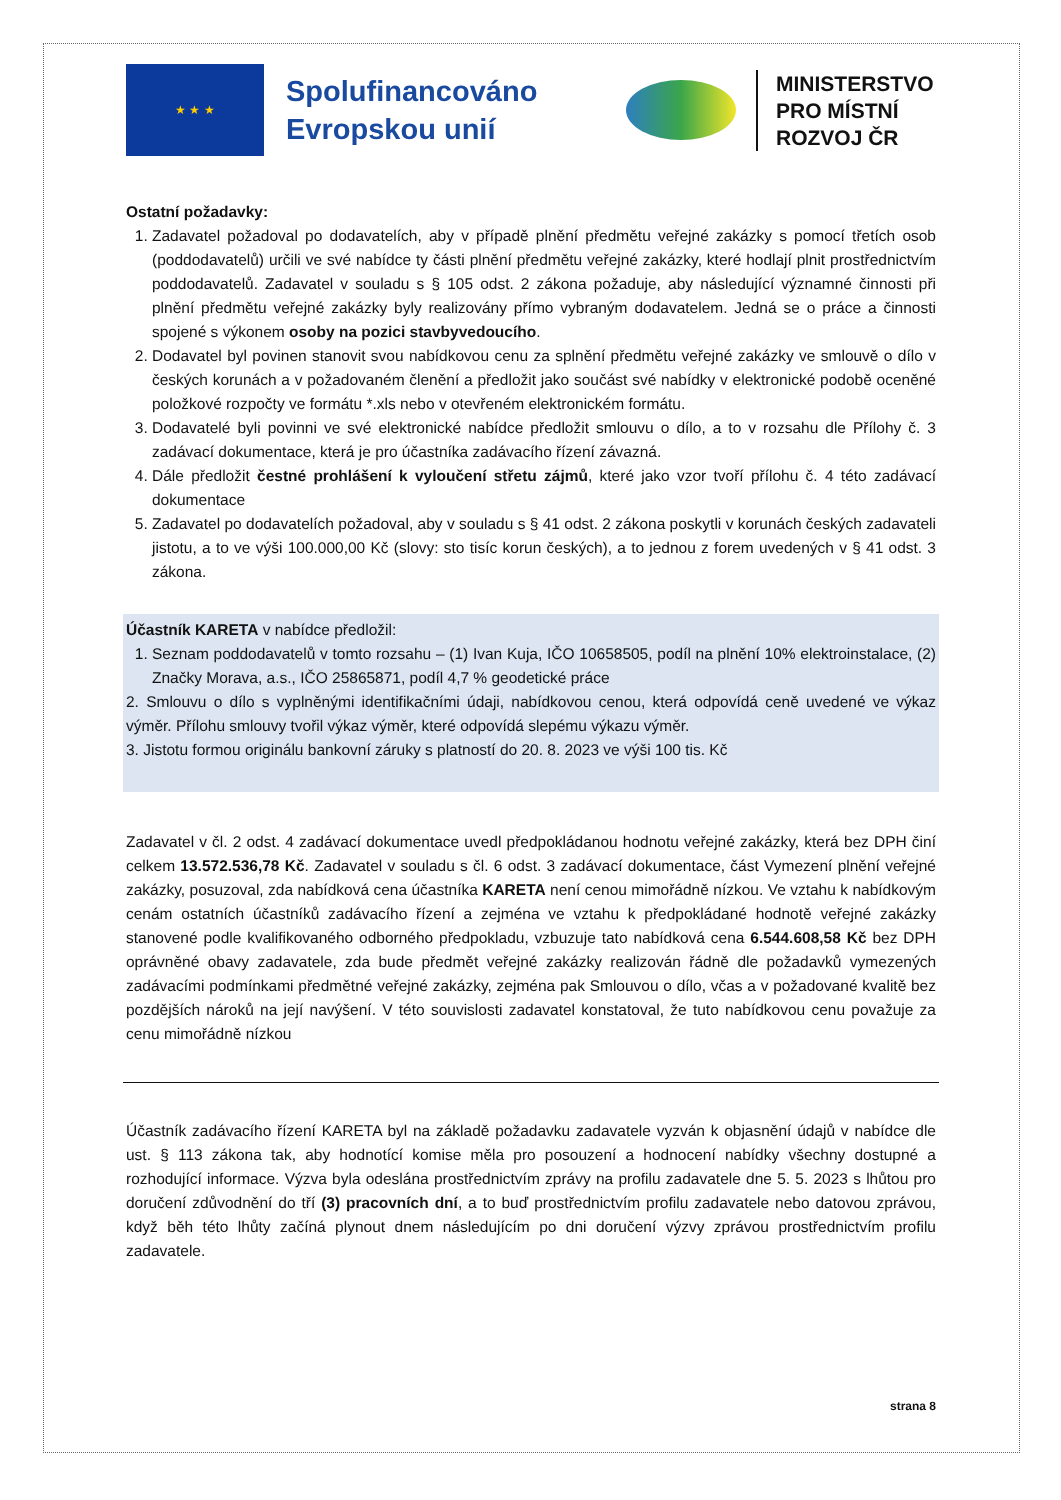★ ★ ★
Spolufinancováno Evropskou unií
MINISTERSTVO
PRO MÍSTNÍ
ROZVOJ ČR
Ostatní požadavky:
1. Zadavatel požadoval po dodavatelích, aby v případě plnění předmětu veřejné zakázky s pomocí třetích osob (poddodavatelů) určili ve své nabídce ty části plnění předmětu veřejné zakázky, které hodlají plnit prostřednictvím poddodavatelů. Zadavatel v souladu s § 105 odst. 2 zákona požaduje, aby následující významné činnosti při plnění předmětu veřejné zakázky byly realizovány přímo vybraným dodavatelem. Jedná se o práce a činnosti spojené s výkonem osoby na pozici stavbyvedoucího.
2. Dodavatel byl povinen stanovit svou nabídkovou cenu za splnění předmětu veřejné zakázky ve smlouvě o dílo v českých korunách a v požadovaném členění a předložit jako součást své nabídky v elektronické podobě oceněné položkové rozpočty ve formátu *.xls nebo v otevřeném elektronickém formátu.
3. Dodavatelé byli povinni ve své elektronické nabídce předložit smlouvu o dílo, a to v rozsahu dle Přílohy č. 3 zadávací dokumentace, která je pro účastníka zadávacího řízení závazná.
4. Dále předložit čestné prohlášení k vyloučení střetu zájmů, které jako vzor tvoří přílohu č. 4 této zadávací dokumentace
5. Zadavatel po dodavatelích požadoval, aby v souladu s § 41 odst. 2 zákona poskytli v korunách českých zadavateli jistotu, a to ve výši 100.000,00 Kč (slovy: sto tisíc korun českých), a to jednou z forem uvedených v § 41 odst. 3 zákona.
Účastník KARETA v nabídce předložil:
1. Seznam poddodavatelů v tomto rozsahu – (1) Ivan Kuja, IČO 10658505, podíl na plnění 10% elektroinstalace, (2) Značky Morava, a.s., IČO 25865871, podíl 4,7 % geodetické práce
2. Smlouvu o dílo s vyplněnými identifikačními údaji, nabídkovou cenou, která odpovídá ceně uvedené ve výkaz výměr. Přílohu smlouvy tvořil výkaz výměr, které odpovídá slepému výkazu výměr.
3. Jistotu formou originálu bankovní záruky s platností do 20. 8. 2023 ve výši 100 tis. Kč
Zadavatel v čl. 2 odst. 4 zadávací dokumentace uvedl předpokládanou hodnotu veřejné zakázky, která bez DPH činí celkem 13.572.536,78 Kč. Zadavatel v souladu s čl. 6 odst. 3 zadávací dokumentace, část Vymezení plnění veřejné zakázky, posuzoval, zda nabídková cena účastníka KARETA není cenou mimořádně nízkou. Ve vztahu k nabídkovým cenám ostatních účastníků zadávacího řízení a zejména ve vztahu k předpokládané hodnotě veřejné zakázky stanovené podle kvalifikovaného odborného předpokladu, vzbuzuje tato nabídková cena 6.544.608,58 Kč bez DPH oprávněné obavy zadavatele, zda bude předmět veřejné zakázky realizován řádně dle požadavků vymezených zadávacími podmínkami předmětné veřejné zakázky, zejména pak Smlouvou o dílo, včas a v požadované kvalitě bez pozdějších nároků na její navýšení. V této souvislosti zadavatel konstatoval, že tuto nabídkovou cenu považuje za cenu mimořádně nízkou
Účastník zadávacího řízení KARETA byl na základě požadavku zadavatele vyzván k objasnění údajů v nabídce dle ust. § 113 zákona tak, aby hodnotící komise měla pro posouzení a hodnocení nabídky všechny dostupné a rozhodující informace. Výzva byla odeslána prostřednictvím zprávy na profilu zadavatele dne 5. 5. 2023 s lhůtou pro doručení zdůvodnění do tří (3) pracovních dní, a to buď prostřednictvím profilu zadavatele nebo datovou zprávou, když běh této lhůty začíná plynout dnem následujícím po dni doručení výzvy zprávou prostřednictvím profilu zadavatele.
strana 8